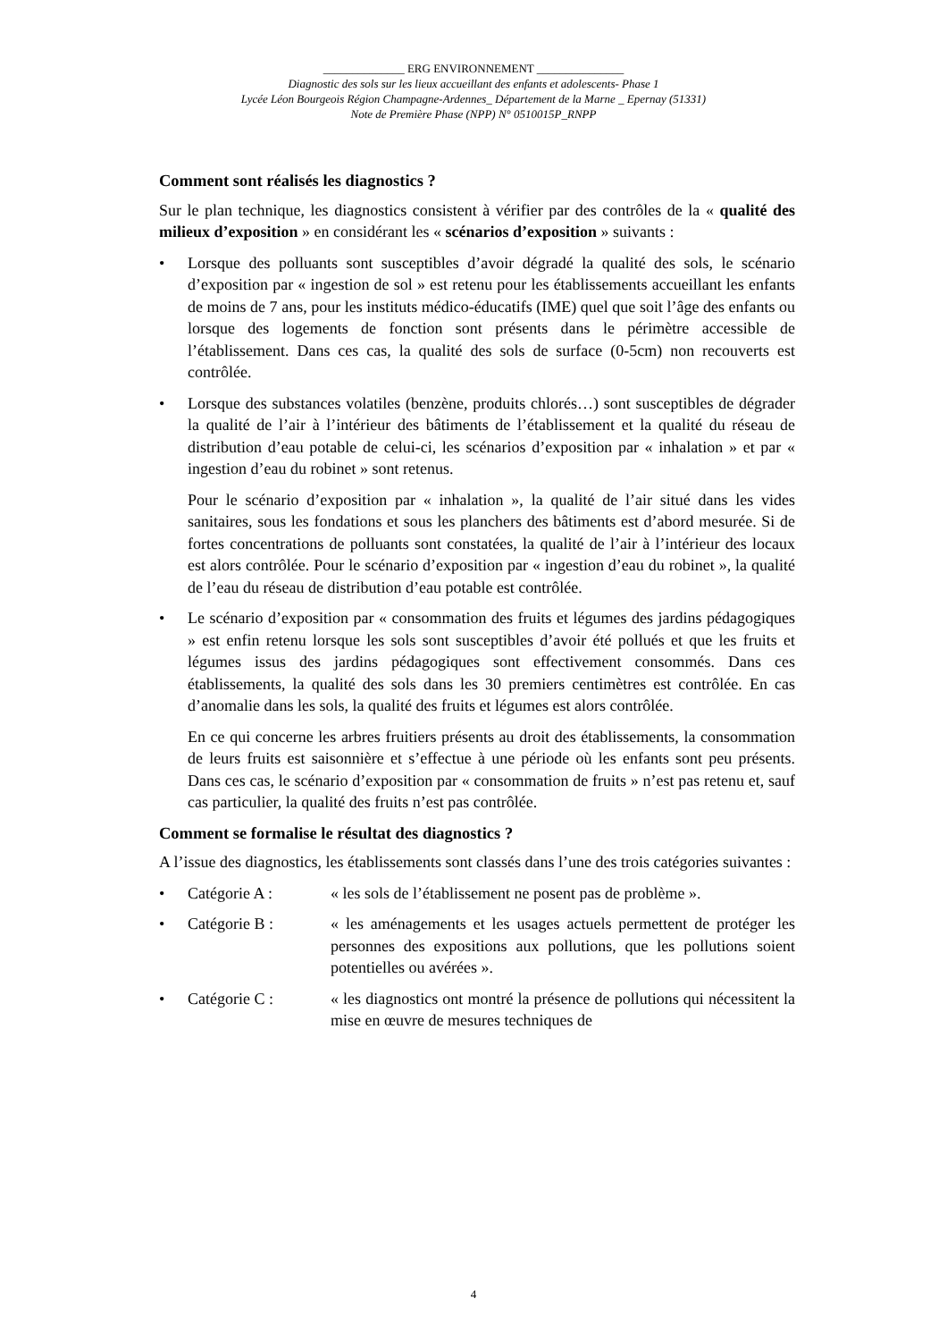______________ ERG ENVIRONNEMENT _______________
Diagnostic des sols sur les lieux accueillant des enfants et adolescents- Phase 1
Lycée Léon Bourgeois Région Champagne-Ardennes_ Département de la Marne _ Epernay (51331)
Note de Première Phase (NPP) N° 0510015P_RNPP
Comment sont réalisés les diagnostics ?
Sur le plan technique, les diagnostics consistent à vérifier par des contrôles de la « qualité des milieux d’exposition » en considérant les « scénarios d’exposition » suivants :
• Lorsque des polluants sont susceptibles d’avoir dégradé la qualité des sols, le scénario d’exposition par « ingestion de sol » est retenu pour les établissements accueillant les enfants de moins de 7 ans, pour les instituts médico-éducatifs (IME) quel que soit l’âge des enfants ou lorsque des logements de fonction sont présents dans le périmètre accessible de l’établissement. Dans ces cas, la qualité des sols de surface (0-5cm) non recouverts est contrôlée.
• Lorsque des substances volatiles (benzène, produits chlorés…) sont susceptibles de dégrader la qualité de l’air à l’intérieur des bâtiments de l’établissement et la qualité du réseau de distribution d’eau potable de celui-ci, les scénarios d’exposition par « inhalation » et par « ingestion d’eau du robinet » sont retenus.
Pour le scénario d’exposition par « inhalation », la qualité de l’air situé dans les vides sanitaires, sous les fondations et sous les planchers des bâtiments est d’abord mesurée. Si de fortes concentrations de polluants sont constatées, la qualité de l’air à l’intérieur des locaux est alors contrôlée. Pour le scénario d’exposition par « ingestion d’eau du robinet », la qualité de l’eau du réseau de distribution d’eau potable est contrôlée.
• Le scénario d’exposition par « consommation des fruits et légumes des jardins pédagogiques » est enfin retenu lorsque les sols sont susceptibles d’avoir été pollués et que les fruits et légumes issus des jardins pédagogiques sont effectivement consommés. Dans ces établissements, la qualité des sols dans les 30 premiers centimètres est contrôlée. En cas d’anomalie dans les sols, la qualité des fruits et légumes est alors contrôlée.
En ce qui concerne les arbres fruitiers présents au droit des établissements, la consommation de leurs fruits est saisonnière et s’effectue à une période où les enfants sont peu présents. Dans ces cas, le scénario d’exposition par « consommation de fruits » n’est pas retenu et, sauf cas particulier, la qualité des fruits n’est pas contrôlée.
Comment se formalise le résultat des diagnostics ?
A l’issue des diagnostics, les établissements sont classés dans l’une des trois catégories suivantes :
• Catégorie A : « les sols de l’établissement ne posent pas de problème ».
• Catégorie B : « les aménagements et les usages actuels permettent de protéger les personnes des expositions aux pollutions, que les pollutions soient potentielles ou avérées ».
• Catégorie C : « les diagnostics ont montré la présence de pollutions qui nécessitent la mise en œuvre de mesures techniques de
4